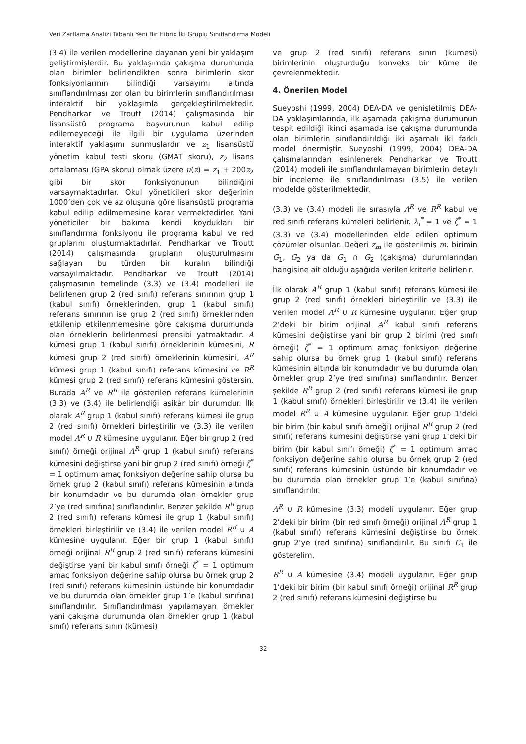Veri Zarflama Analizi Tabanlı Yeni Bir Hibrid İki Gruplu Sınıflandırma Modeli
(3.4) ile verilen modellerine dayanan yeni bir yaklaşım geliştirmişlerdir. Bu yaklaşımda çakışma durumunda olan birimler belirlendikten sonra birimlerin skor fonksiyonlarının bilindiği varsayımı altında sınıflandırılması zor olan bu birimlerin sınıflandırılması interaktif bir yaklaşımla gerçekleştirilmektedir. Pendharkar ve Troutt (2014) çalışmasında bir lisansüstü programa başvurunun kabul edilip edilemeyeceği ile ilgili bir uygulama üzerinden interaktif yaklaşımı sunmuşlardır ve z<sub>1</sub> lisansüstü yönetim kabul testi skoru (GMAT skoru), z<sub>2</sub> lisans ortalaması (GPA skoru) olmak üzere u(z) = z<sub>1</sub> + 200z<sub>2</sub> gibi bir skor fonksiyonunun bilindiğini varsaymaktadırlar. Okul yöneticileri skor değerinin 1000’den çok ve az oluşuna göre lisansüstü programa kabul edilip edilmemesine karar vermektedirler. Yani yöneticiler bir bakıma kendi koydukları bir sınıflandırma fonksiyonu ile programa kabul ve red gruplarını oluşturmaktadırlar. Pendharkar ve Troutt (2014) çalışmasında grupların oluşturulmasını sağlayan bu türden bir kuralın bilindiği varsayılmaktadır. Pendharkar ve Troutt (2014) çalışmasının temelinde (3.3) ve (3.4) modelleri ile belirlenen grup 2 (red sınıfı) referans sınırının grup 1 (kabul sınıfı) örneklerinden, grup 1 (kabul sınıfı) referans sınırının ise grup 2 (red sınıfı) örneklerinden etkilenip etkilenmemesine göre çakışma durumunda olan örneklerin belirlenmesi prensibi yatmaktadır. A kümesi grup 1 (kabul sınıfı) örneklerinin kümesini, R kümesi grup 2 (red sınıfı) örneklerinin kümesini, A<sup>R</sup> kümesi grup 1 (kabul sınıfı) referans kümesini ve R<sup>R</sup> kümesi grup 2 (red sınıfı) referans kümesini göstersin. Burada A<sup>R</sup> ve R<sup>R</sup> ile gösterilen referans kümelerinin (3.3) ve (3.4) ile belirlendiği aşikâr bir durumdur. İlk olarak A<sup>R</sup> grup 1 (kabul sınıfı) referans kümesi ile grup 2 (red sınıfı) örnekleri birleştirilir ve (3.3) ile verilen model A<sup>R</sup> ∪ R kümesine uygulanır. Eğer bir grup 2 (red sınıfı) örneği orijinal A<sup>R</sup> grup 1 (kabul sınıfı) referans kümesini değiştirse yani bir grup 2 (red sınıfı) örneği ζ<sup>*</sup> = 1 optimum amaç fonksiyon değerine sahip olursa bu örnek grup 2 (kabul sınıfı) referans kümesinin altında bir konumdadır ve bu durumda olan örnekler grup 2’ye (red sınıfına) sınıflandırılır. Benzer şekilde R<sup>R</sup> grup 2 (red sınıfı) referans kümesi ile grup 1 (kabul sınıfı) örnekleri birleştirilir ve (3.4) ile verilen model R<sup>R</sup> ∪ A kümesine uygulanır. Eğer bir grup 1 (kabul sınıfı) örneği orijinal R<sup>R</sup> grup 2 (red sınıfı) referans kümesini değiştirse yani bir kabul sınıfı örneği ζ<sup>*</sup> = 1 optimum amaç fonksiyon değerine sahip olursa bu örnek grup 2 (red sınıfı) referans kümesinin üstünde bir konumdadır ve bu durumda olan örnekler grup 1’e (kabul sınıfına) sınıflandırılır. Sınıflandırılması yapılamayan örnekler yani çakışma durumunda olan örnekler grup 1 (kabul sınıfı) referans sınırı (kümesi)
ve grup 2 (red sınıfı) referans sınırı (kümesi) birimlerinin oluşturduğu konveks bir küme ile çevrelenmektedir.
4. Önerilen Model
Sueyoshi (1999, 2004) DEA-DA ve genişletilmiş DEA-DA yaklaşımlarında, ilk aşamada çakışma durumunun tespit edildiği ikinci aşamada ise çakışma durumunda olan birimlerin sınıflandırıldığı iki aşamalı iki farklı model önermiştir. Sueyoshi (1999, 2004) DEA-DA çalışmalarından esinlenerek Pendharkar ve Troutt (2014) modeli ile sınıflandırılamayan birimlerin detaylı bir inceleme ile sınıflandırılması (3.5) ile verilen modelde gösterilmektedir.
(3.3) ve (3.4) modeli ile sırasıyla A<sup>R</sup> ve R<sup>R</sup> kabul ve red sınıfı referans kümeleri belirlenir. λ<sub>i</sub><sup>*</sup> = 1 ve ζ<sup>*</sup> = 1 (3.3) ve (3.4) modellerinden elde edilen optimum çözümler olsunlar. Değeri z<sub>m</sub> ile gösterilmiş m. birimin G<sub>1</sub>, G<sub>2</sub> ya da G<sub>1</sub> ∩ G<sub>2</sub> (çakışma) durumlarından hangisine ait olduğu aşağıda verilen kriterle belirlenir.
İlk olarak A<sup>R</sup> grup 1 (kabul sınıfı) referans kümesi ile grup 2 (red sınıfı) örnekleri birleştirilir ve (3.3) ile verilen model A<sup>R</sup> ∪ R kümesine uygulanır. Eğer grup 2’deki bir birim orijinal A<sup>R</sup> kabul sınıfı referans kümesini değiştirse yani bir grup 2 birimi (red sınıfı örneği) ζ<sup>*</sup> = 1 optimum amaç fonksiyon değerine sahip olursa bu örnek grup 1 (kabul sınıfı) referans kümesinin altında bir konumdadır ve bu durumda olan örnekler grup 2’ye (red sınıfına) sınıflandırılır. Benzer şekilde R<sup>R</sup> grup 2 (red sınıfı) referans kümesi ile grup 1 (kabul sınıfı) örnekleri birleştirilir ve (3.4) ile verilen model R<sup>R</sup> ∪ A kümesine uygulanır. Eğer grup 1’deki bir birim (bir kabul sınıfı örneği) orijinal R<sup>R</sup> grup 2 (red sınıfı) referans kümesini değiştirse yani grup 1’deki bir birim (bir kabul sınıfı örneği) ζ<sup>*</sup> = 1 optimum amaç fonksiyon değerine sahip olursa bu örnek grup 2 (red sınıfı) referans kümesinin üstünde bir konumdadır ve bu durumda olan örnekler grup 1’e (kabul sınıfına) sınıflandırılır.
A<sup>R</sup> ∪ R kümesine (3.3) modeli uygulanır. Eğer grup 2’deki bir birim (bir red sınıfı örneği) orijinal A<sup>R</sup> grup 1 (kabul sınıfı) referans kümesini değiştirse bu örnek grup 2’ye (red sınıfına) sınıflandırılır. Bu sınıfı C<sub>1</sub> ile gösterelim.
R<sup>R</sup> ∪ A kümesine (3.4) modeli uygulanır. Eğer grup 1’deki bir birim (bir kabul sınıfı örneği) orijinal R<sup>R</sup> grup 2 (red sınıfı) referans kümesini değiştirse bu
32